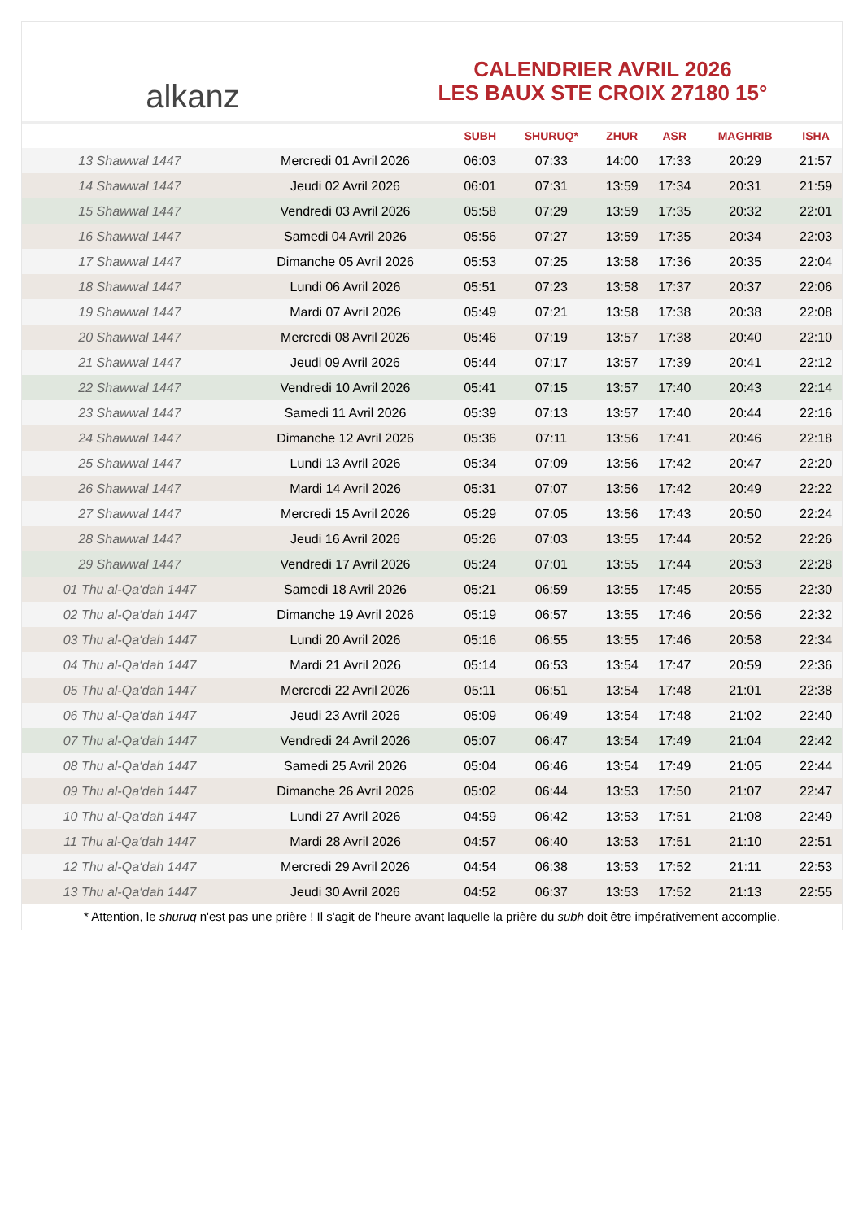alkanz
CALENDRIER AVRIL 2026
LES BAUX STE CROIX 27180 15°
| | | SUBH | SHURUQ* | ZHUR | ASR | MAGHRIB | ISHA |
| --- | --- | --- | --- | --- | --- | --- | --- |
| 13 Shawwal 1447 | Mercredi 01 Avril 2026 | 06:03 | 07:33 | 14:00 | 17:33 | 20:29 | 21:57 |
| 14 Shawwal 1447 | Jeudi 02 Avril 2026 | 06:01 | 07:31 | 13:59 | 17:34 | 20:31 | 21:59 |
| 15 Shawwal 1447 | Vendredi 03 Avril 2026 | 05:58 | 07:29 | 13:59 | 17:35 | 20:32 | 22:01 |
| 16 Shawwal 1447 | Samedi 04 Avril 2026 | 05:56 | 07:27 | 13:59 | 17:35 | 20:34 | 22:03 |
| 17 Shawwal 1447 | Dimanche 05 Avril 2026 | 05:53 | 07:25 | 13:58 | 17:36 | 20:35 | 22:04 |
| 18 Shawwal 1447 | Lundi 06 Avril 2026 | 05:51 | 07:23 | 13:58 | 17:37 | 20:37 | 22:06 |
| 19 Shawwal 1447 | Mardi 07 Avril 2026 | 05:49 | 07:21 | 13:58 | 17:38 | 20:38 | 22:08 |
| 20 Shawwal 1447 | Mercredi 08 Avril 2026 | 05:46 | 07:19 | 13:57 | 17:38 | 20:40 | 22:10 |
| 21 Shawwal 1447 | Jeudi 09 Avril 2026 | 05:44 | 07:17 | 13:57 | 17:39 | 20:41 | 22:12 |
| 22 Shawwal 1447 | Vendredi 10 Avril 2026 | 05:41 | 07:15 | 13:57 | 17:40 | 20:43 | 22:14 |
| 23 Shawwal 1447 | Samedi 11 Avril 2026 | 05:39 | 07:13 | 13:57 | 17:40 | 20:44 | 22:16 |
| 24 Shawwal 1447 | Dimanche 12 Avril 2026 | 05:36 | 07:11 | 13:56 | 17:41 | 20:46 | 22:18 |
| 25 Shawwal 1447 | Lundi 13 Avril 2026 | 05:34 | 07:09 | 13:56 | 17:42 | 20:47 | 22:20 |
| 26 Shawwal 1447 | Mardi 14 Avril 2026 | 05:31 | 07:07 | 13:56 | 17:42 | 20:49 | 22:22 |
| 27 Shawwal 1447 | Mercredi 15 Avril 2026 | 05:29 | 07:05 | 13:56 | 17:43 | 20:50 | 22:24 |
| 28 Shawwal 1447 | Jeudi 16 Avril 2026 | 05:26 | 07:03 | 13:55 | 17:44 | 20:52 | 22:26 |
| 29 Shawwal 1447 | Vendredi 17 Avril 2026 | 05:24 | 07:01 | 13:55 | 17:44 | 20:53 | 22:28 |
| 01 Thu al-Qa‘dah 1447 | Samedi 18 Avril 2026 | 05:21 | 06:59 | 13:55 | 17:45 | 20:55 | 22:30 |
| 02 Thu al-Qa‘dah 1447 | Dimanche 19 Avril 2026 | 05:19 | 06:57 | 13:55 | 17:46 | 20:56 | 22:32 |
| 03 Thu al-Qa‘dah 1447 | Lundi 20 Avril 2026 | 05:16 | 06:55 | 13:55 | 17:46 | 20:58 | 22:34 |
| 04 Thu al-Qa‘dah 1447 | Mardi 21 Avril 2026 | 05:14 | 06:53 | 13:54 | 17:47 | 20:59 | 22:36 |
| 05 Thu al-Qa‘dah 1447 | Mercredi 22 Avril 2026 | 05:11 | 06:51 | 13:54 | 17:48 | 21:01 | 22:38 |
| 06 Thu al-Qa‘dah 1447 | Jeudi 23 Avril 2026 | 05:09 | 06:49 | 13:54 | 17:48 | 21:02 | 22:40 |
| 07 Thu al-Qa‘dah 1447 | Vendredi 24 Avril 2026 | 05:07 | 06:47 | 13:54 | 17:49 | 21:04 | 22:42 |
| 08 Thu al-Qa‘dah 1447 | Samedi 25 Avril 2026 | 05:04 | 06:46 | 13:54 | 17:49 | 21:05 | 22:44 |
| 09 Thu al-Qa‘dah 1447 | Dimanche 26 Avril 2026 | 05:02 | 06:44 | 13:53 | 17:50 | 21:07 | 22:47 |
| 10 Thu al-Qa‘dah 1447 | Lundi 27 Avril 2026 | 04:59 | 06:42 | 13:53 | 17:51 | 21:08 | 22:49 |
| 11 Thu al-Qa‘dah 1447 | Mardi 28 Avril 2026 | 04:57 | 06:40 | 13:53 | 17:51 | 21:10 | 22:51 |
| 12 Thu al-Qa‘dah 1447 | Mercredi 29 Avril 2026 | 04:54 | 06:38 | 13:53 | 17:52 | 21:11 | 22:53 |
| 13 Thu al-Qa‘dah 1447 | Jeudi 30 Avril 2026 | 04:52 | 06:37 | 13:53 | 17:52 | 21:13 | 22:55 |
* Attention, le shuruq n'est pas une prière ! Il s'agit de l'heure avant laquelle la prière du subh doit être impérativement accomplie.